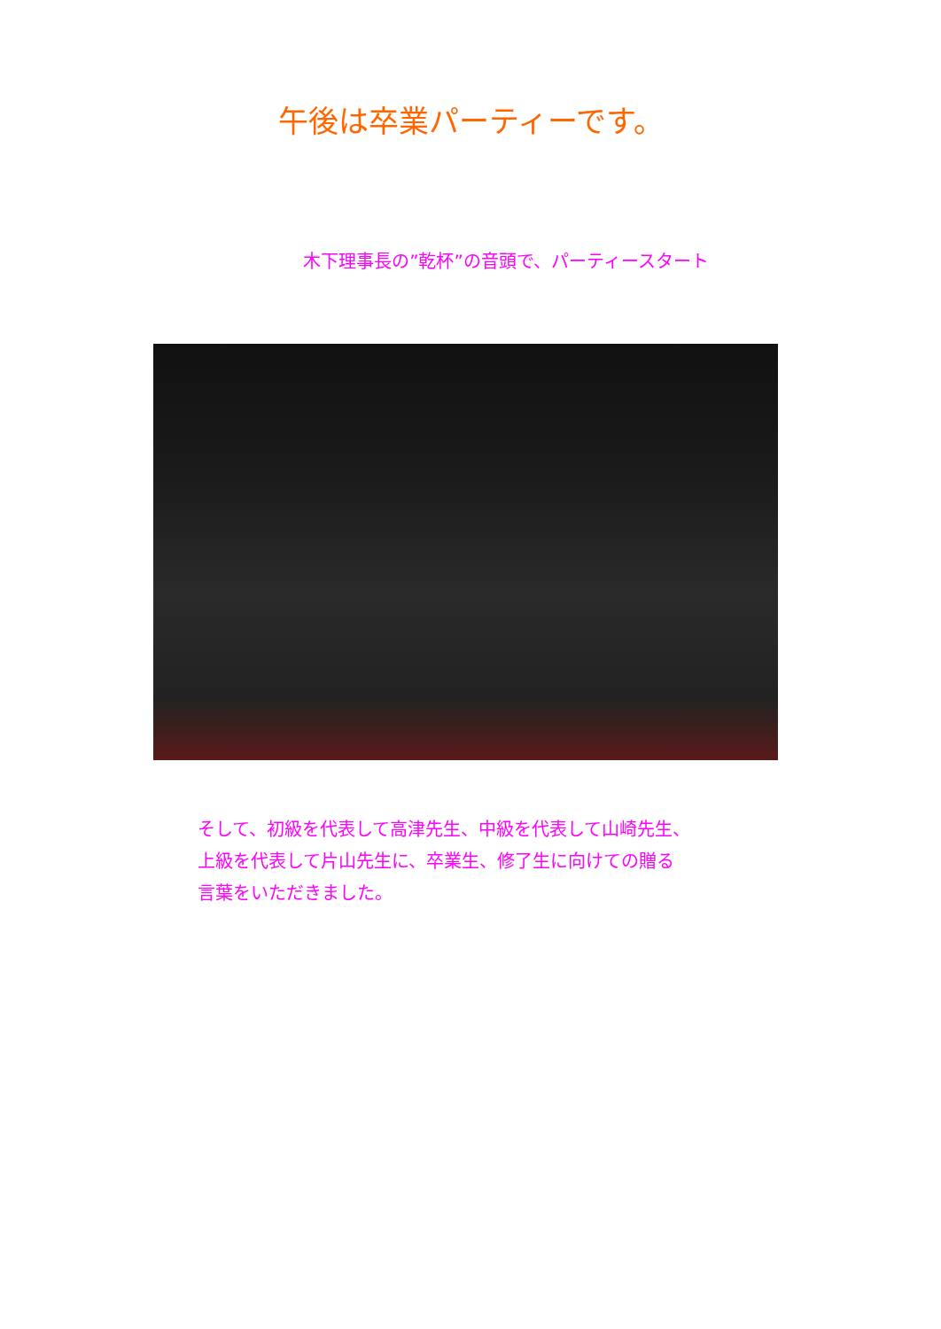午後は卒業パーティーです。
木下理事長の”乾杯”の音頭で、パーティースタート
そして、初級を代表して高津先生、中級を代表して山崎先生、
上級を代表して片山先生に、卒業生、修了生に向けての贈る
言葉をいただきました。